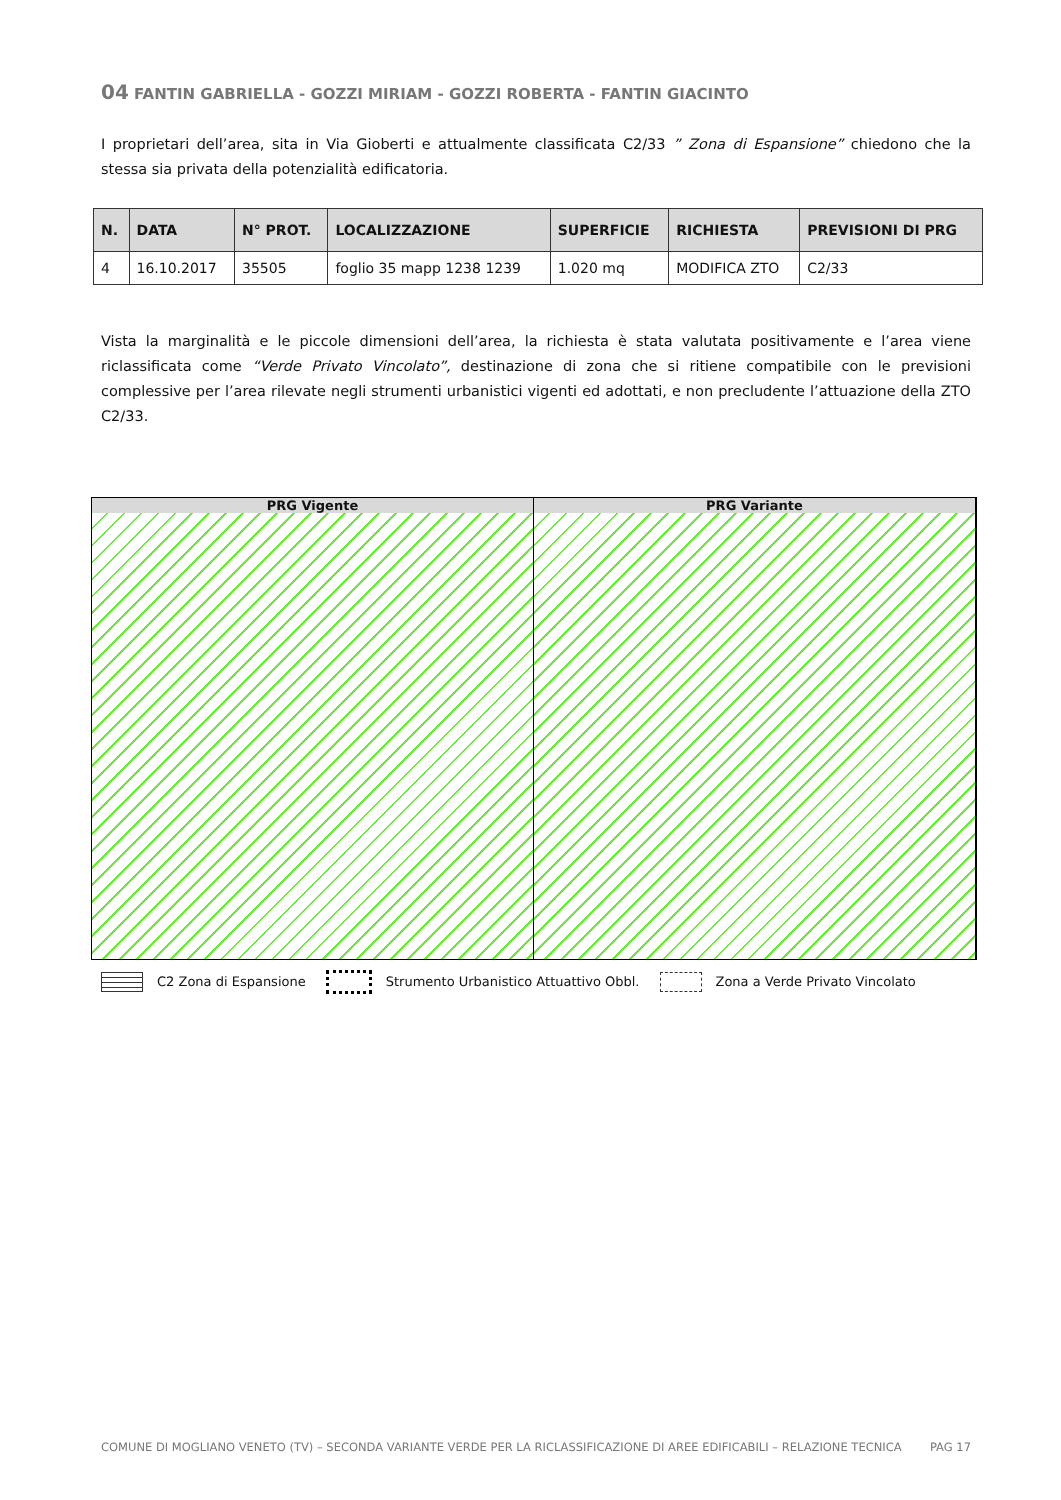04 FANTIN GABRIELLA - GOZZI MIRIAM - GOZZI ROBERTA - FANTIN GIACINTO
I proprietari dell’area, sita in Via Gioberti e attualmente classificata C2/33 ” Zona di Espansione” chiedono che la stessa sia privata della potenzialità edificatoria.
| N. | DATA | N° PROT. | LOCALIZZAZIONE | SUPERFICIE | RICHIESTA | PREVISIONI DI PRG |
| --- | --- | --- | --- | --- | --- | --- |
| 4 | 16.10.2017 | 35505 | foglio 35 mapp 1238 1239 | 1.020 mq | MODIFICA ZTO | C2/33 |
Vista la marginalità e le piccole dimensioni dell’area, la richiesta è stata valutata positivamente e l’area viene riclassificata come “Verde Privato Vincolato”, destinazione di zona che si ritiene compatibile con le previsioni complessive per l’area rilevate negli strumenti urbanistici vigenti ed adottati, e non precludente l’attuazione della ZTO C2/33.
PRG Vigente PRG Variante
C2 Zona di Espansione Strumento Urbanistico Attuattivo Obbl. Zona a Verde Privato Vincolato
COMUNE DI MOGLIANO VENETO (TV) – SECONDA VARIANTE VERDE PER LA RICLASSIFICAZIONE DI AREE EDIFICABILI – RELAZIONE TECNICA PAG 17